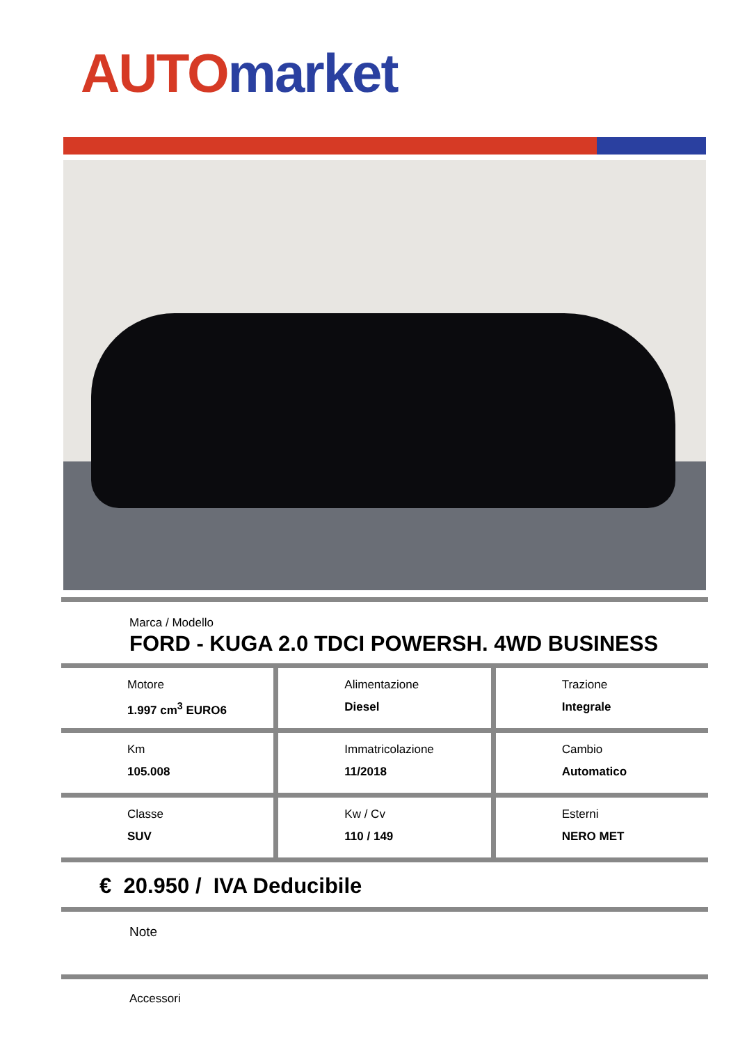AUTO market
Marca / Modello
FORD - KUGA 2.0 TDCI POWERSH. 4WD BUSINESS
Motore
1.997 cm<sup>3</sup> EURO6
Alimentazione
Diesel
Trazione
Integrale
Km
105.008
Immatricolazione
11/2018
Cambio
Automatico
Classe
SUV
Kw / Cv
110 / 149
Esterni
NERO MET
€ 20.950 / IVA Deducibile
Note
Accessori